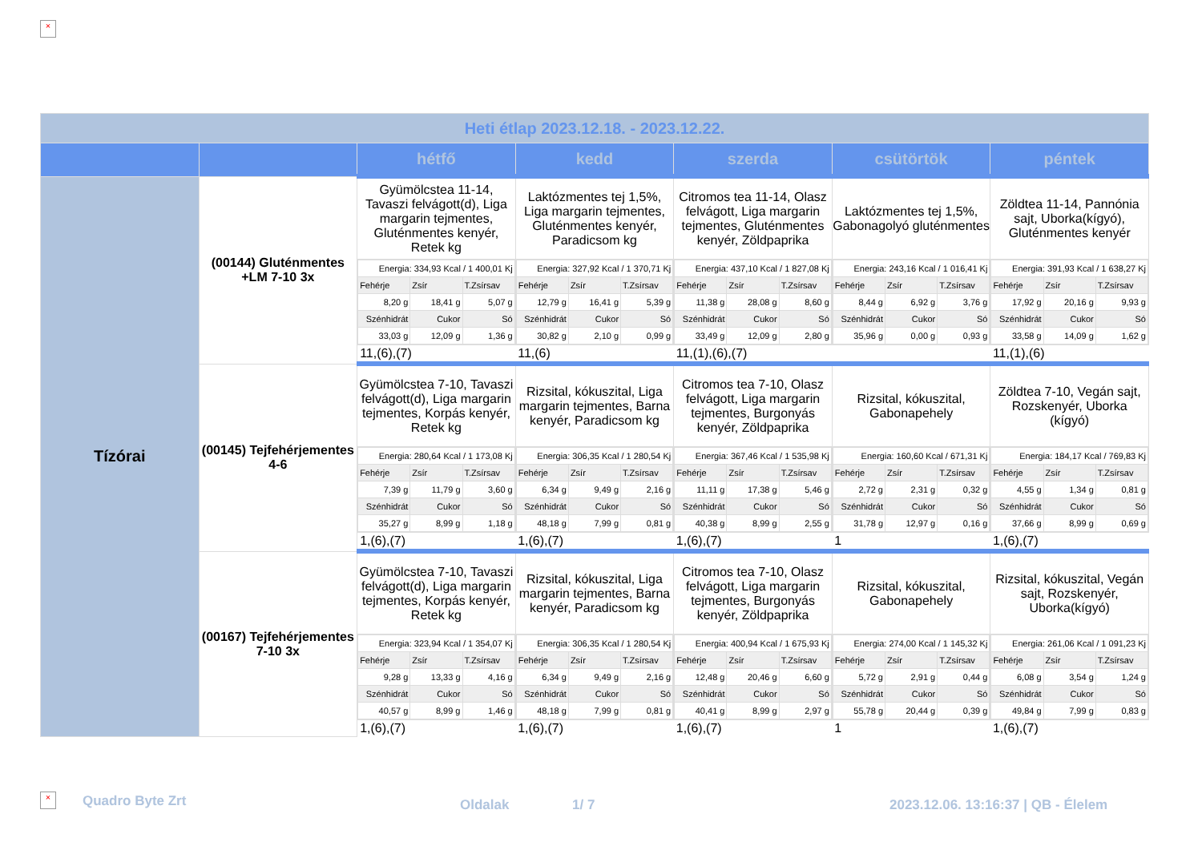×
| Heti étlap 2023.12.18. - 2023.12.22. | | | | | | |
| | | hétfő | kedd | szerda | csütörtök | péntek |
| Tízórai | (00144) Gluténmentes +LM 7-10 3x | Gyümölcstea 11-14, Tavaszi felvágott(d), Liga margarin tejmentes, Gluténmentes kenyér, Retek kg | Laktózmentes tej 1,5%, Liga margarin tejmentes, Gluténmentes kenyér, Paradicsom kg | Citromos tea 11-14, Olasz felvágott, Liga margarin tejmentes, Gluténmentes kenyér, Zöldpaprika | Laktózmentes tej 1,5%, Gabonagolyó gluténmentes | Zöldtea 11-14, Pannónia sajt, Uborka(kígyó), Gluténmentes kenyér |
| | | / Energia: 334,93 Kcal / 1 400,01 Kj / / / / Fehérje / Zsír / T.Zsírsav / / 8,20 g / 18,41 g / 5,07 g / / Szénhidrát / Cukor / Só / / 33,03 g / 12,09 g / 1,36 g / | / Energia: 327,92 Kcal / 1 370,71 Kj / / / / Fehérje / Zsír / T.Zsírsav / / 12,79 g / 16,41 g / 5,39 g / / Szénhidrát / Cukor / Só / / 30,82 g / 2,10 g / 0,99 g / | / Energia: 437,10 Kcal / 1 827,08 Kj / / / / Fehérje / Zsír / T.Zsírsav / / 11,38 g / 28,08 g / 8,60 g / / Szénhidrát / Cukor / Só / / 33,49 g / 12,09 g / 2,80 g / | / Energia: 243,16 Kcal / 1 016,41 Kj / / / / Fehérje / Zsír / T.Zsírsav / / 8,44 g / 6,92 g / 3,76 g / / Szénhidrát / Cukor / Só / / 35,96 g / 0,00 g / 0,93 g / | / Energia: 391,93 Kcal / 1 638,27 Kj / / / / Fehérje / Zsír / T.Zsírsav / / 17,92 g / 20,16 g / 9,93 g / / Szénhidrát / Cukor / Só / / 33,58 g / 14,09 g / 1,62 g / |
| | | 11,(6),(7) | 11,(6) | 11,(1),(6),(7) | | 11,(1),(6) |
| | (00145) Tejfehérjementes 4-6 | Gyümölcstea 7-10, Tavaszi felvágott(d), Liga margarin tejmentes, Korpás kenyér, Retek kg | Rizsital, kókuszital, Liga margarin tejmentes, Barna kenyér, Paradicsom kg | Citromos tea 7-10, Olasz felvágott, Liga margarin tejmentes, Burgonyás kenyér, Zöldpaprika | Rizsital, kókuszital, Gabonapehely | Zöldtea 7-10, Vegán sajt, Rozskenyér, Uborka (kígyó) |
| | | / Energia: 280,64 Kcal / 1 173,08 Kj / / / / Fehérje / Zsír / T.Zsírsav / / 7,39 g / 11,79 g / 3,60 g / / Szénhidrát / Cukor / Só / / 35,27 g / 8,99 g / 1,18 g / | / Energia: 306,35 Kcal / 1 280,54 Kj / / / / Fehérje / Zsír / T.Zsírsav / / 6,34 g / 9,49 g / 2,16 g / / Szénhidrát / Cukor / Só / / 48,18 g / 7,99 g / 0,81 g / | / Energia: 367,46 Kcal / 1 535,98 Kj / / / / Fehérje / Zsír / T.Zsírsav / / 11,11 g / 17,38 g / 5,46 g / / Szénhidrát / Cukor / Só / / 40,38 g / 8,99 g / 2,55 g / | / Energia: 160,60 Kcal / 671,31 Kj / / / / Fehérje / Zsír / T.Zsírsav / / 2,72 g / 2,31 g / 0,32 g / / Szénhidrát / Cukor / Só / / 31,78 g / 12,97 g / 0,16 g / | / Energia: 184,17 Kcal / 769,83 Kj / / / / Fehérje / Zsír / T.Zsírsav / / 4,55 g / 1,34 g / 0,81 g / / Szénhidrát / Cukor / Só / / 37,66 g / 8,99 g / 0,69 g / |
| | | 1,(6),(7) | 1,(6),(7) | 1,(6),(7) | 1 | 1,(6),(7) |
| | (00167) Tejfehérjementes 7-10 3x | Gyümölcstea 7-10, Tavaszi felvágott(d), Liga margarin tejmentes, Korpás kenyér, Retek kg | Rizsital, kókuszital, Liga margarin tejmentes, Barna kenyér, Paradicsom kg | Citromos tea 7-10, Olasz felvágott, Liga margarin tejmentes, Burgonyás kenyér, Zöldpaprika | Rizsital, kókuszital, Gabonapehely | Rizsital, kókuszital, Vegán sajt, Rozskenyér, Uborka(kígyó) |
| | | / Energia: 323,94 Kcal / 1 354,07 Kj / / / / Fehérje / Zsír / T.Zsírsav / / 9,28 g / 13,33 g / 4,16 g / / Szénhidrát / Cukor / Só / / 40,57 g / 8,99 g / 1,46 g / | / Energia: 306,35 Kcal / 1 280,54 Kj / / / / Fehérje / Zsír / T.Zsírsav / / 6,34 g / 9,49 g / 2,16 g / / Szénhidrát / Cukor / Só / / 48,18 g / 7,99 g / 0,81 g / | / Energia: 400,94 Kcal / 1 675,93 Kj / / / / Fehérje / Zsír / T.Zsírsav / / 12,48 g / 20,46 g / 6,60 g / / Szénhidrát / Cukor / Só / / 40,41 g / 8,99 g / 2,97 g / | / Energia: 274,00 Kcal / 1 145,32 Kj / / / / Fehérje / Zsír / T.Zsírsav / / 5,72 g / 2,91 g / 0,44 g / / Szénhidrát / Cukor / Só / / 55,78 g / 20,44 g / 0,39 g / | / Energia: 261,06 Kcal / 1 091,23 Kj / / / / Fehérje / Zsír / T.Zsírsav / / 6,08 g / 3,54 g / 1,24 g / / Szénhidrát / Cukor / Só / / 49,84 g / 7,99 g / 0,83 g / |
| | | 1,(6),(7) | 1,(6),(7) | 1,(6),(7) | 1 | 1,(6),(7) |
× Quadro Byte Zrt Oldalak 1/ 7
2023.12.06. 13:16:37 | QB - Élelem